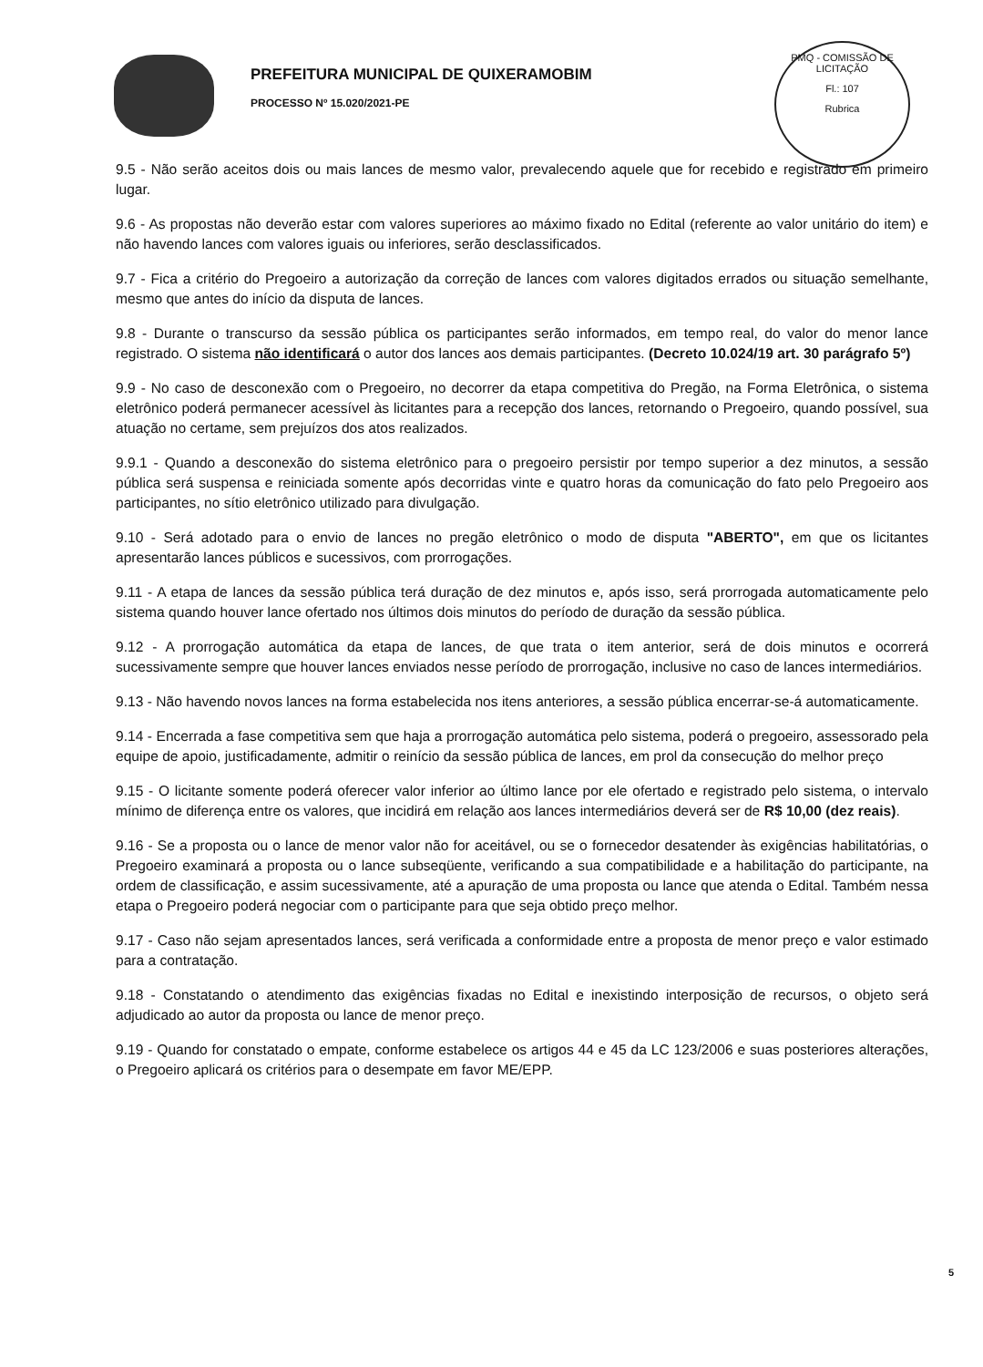PREFEITURA MUNICIPAL DE QUIXERAMOBIM
PROCESSO Nº 15.020/2021-PE
PMQ - COMISSÃO DE LICITAÇÃO
Fl.: 107
Rubrica
9.5 - Não serão aceitos dois ou mais lances de mesmo valor, prevalecendo aquele que for recebido e registrado em primeiro lugar.
9.6 - As propostas não deverão estar com valores superiores ao máximo fixado no Edital (referente ao valor unitário do item) e não havendo lances com valores iguais ou inferiores, serão desclassificados.
9.7 - Fica a critério do Pregoeiro a autorização da correção de lances com valores digitados errados ou situação semelhante, mesmo que antes do início da disputa de lances.
9.8 - Durante o transcurso da sessão pública os participantes serão informados, em tempo real, do valor do menor lance registrado. O sistema não identificará o autor dos lances aos demais participantes. (Decreto 10.024/19 art. 30 parágrafo 5º)
9.9 - No caso de desconexão com o Pregoeiro, no decorrer da etapa competitiva do Pregão, na Forma Eletrônica, o sistema eletrônico poderá permanecer acessível às licitantes para a recepção dos lances, retornando o Pregoeiro, quando possível, sua atuação no certame, sem prejuízos dos atos realizados.
9.9.1 - Quando a desconexão do sistema eletrônico para o pregoeiro persistir por tempo superior a dez minutos, a sessão pública será suspensa e reiniciada somente após decorridas vinte e quatro horas da comunicação do fato pelo Pregoeiro aos participantes, no sítio eletrônico utilizado para divulgação.
9.10 - Será adotado para o envio de lances no pregão eletrônico o modo de disputa "ABERTO", em que os licitantes apresentarão lances públicos e sucessivos, com prorrogações.
9.11 - A etapa de lances da sessão pública terá duração de dez minutos e, após isso, será prorrogada automaticamente pelo sistema quando houver lance ofertado nos últimos dois minutos do período de duração da sessão pública.
9.12 - A prorrogação automática da etapa de lances, de que trata o item anterior, será de dois minutos e ocorrerá sucessivamente sempre que houver lances enviados nesse período de prorrogação, inclusive no caso de lances intermediários.
9.13 - Não havendo novos lances na forma estabelecida nos itens anteriores, a sessão pública encerrar-se-á automaticamente.
9.14 - Encerrada a fase competitiva sem que haja a prorrogação automática pelo sistema, poderá o pregoeiro, assessorado pela equipe de apoio, justificadamente, admitir o reinício da sessão pública de lances, em prol da consecução do melhor preço
9.15 - O licitante somente poderá oferecer valor inferior ao último lance por ele ofertado e registrado pelo sistema, o intervalo mínimo de diferença entre os valores, que incidirá em relação aos lances intermediários deverá ser de R$ 10,00 (dez reais).
9.16 - Se a proposta ou o lance de menor valor não for aceitável, ou se o fornecedor desatender às exigências habilitatórias, o Pregoeiro examinará a proposta ou o lance subseqüente, verificando a sua compatibilidade e a habilitação do participante, na ordem de classificação, e assim sucessivamente, até a apuração de uma proposta ou lance que atenda o Edital. Também nessa etapa o Pregoeiro poderá negociar com o participante para que seja obtido preço melhor.
9.17 - Caso não sejam apresentados lances, será verificada a conformidade entre a proposta de menor preço e valor estimado para a contratação.
9.18 - Constatando o atendimento das exigências fixadas no Edital e inexistindo interposição de recursos, o objeto será adjudicado ao autor da proposta ou lance de menor preço.
9.19 - Quando for constatado o empate, conforme estabelece os artigos 44 e 45 da LC 123/2006 e suas posteriores alterações, o Pregoeiro aplicará os critérios para o desempate em favor ME/EPP.
5